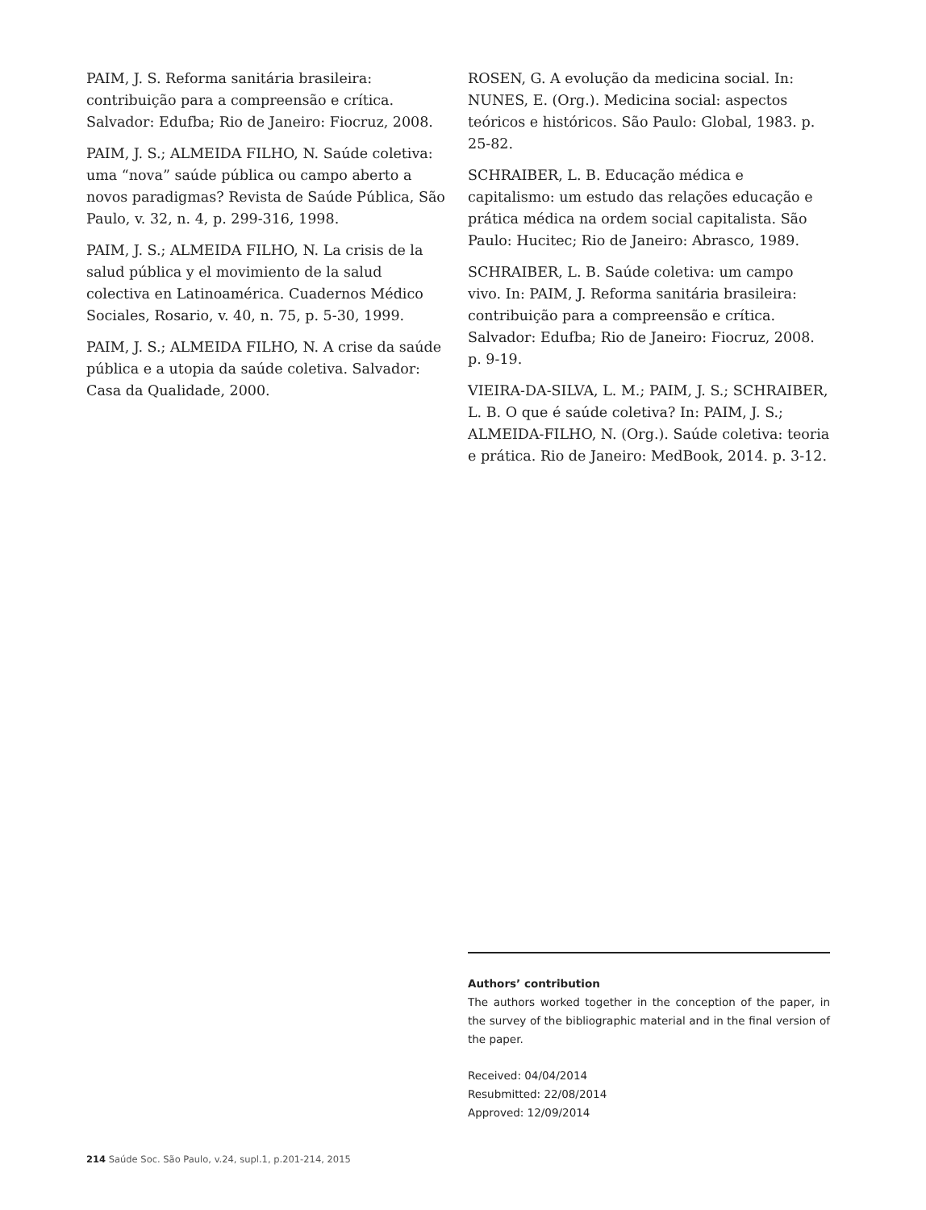PAIM, J. S. Reforma sanitária brasileira: contribuição para a compreensão e crítica. Salvador: Edufba; Rio de Janeiro: Fiocruz, 2008.
PAIM, J. S.; ALMEIDA FILHO, N. Saúde coletiva: uma “nova” saúde pública ou campo aberto a novos paradigmas? Revista de Saúde Pública, São Paulo, v. 32, n. 4, p. 299-316, 1998.
PAIM, J. S.; ALMEIDA FILHO, N. La crisis de la salud pública y el movimiento de la salud colectiva en Latinoamérica. Cuadernos Médico Sociales, Rosario, v. 40, n. 75, p. 5-30, 1999.
PAIM, J. S.; ALMEIDA FILHO, N. A crise da saúde pública e a utopia da saúde coletiva. Salvador: Casa da Qualidade, 2000.
ROSEN, G. A evolução da medicina social. In: NUNES, E. (Org.). Medicina social: aspectos teóricos e históricos. São Paulo: Global, 1983. p. 25-82.
SCHRAIBER, L. B. Educação médica e capitalismo: um estudo das relações educação e prática médica na ordem social capitalista. São Paulo: Hucitec; Rio de Janeiro: Abrasco, 1989.
SCHRAIBER, L. B. Saúde coletiva: um campo vivo. In: PAIM, J. Reforma sanitária brasileira: contribuição para a compreensão e crítica. Salvador: Edufba; Rio de Janeiro: Fiocruz, 2008. p. 9-19.
VIEIRA-DA-SILVA, L. M.; PAIM, J. S.; SCHRAIBER, L. B. O que é saúde coletiva? In: PAIM, J. S.; ALMEIDA-FILHO, N. (Org.). Saúde coletiva: teoria e prática. Rio de Janeiro: MedBook, 2014. p. 3-12.
Authors’ contribution
The authors worked together in the conception of the paper, in the survey of the bibliographic material and in the final version of the paper.
Received: 04/04/2014
Resubmitted: 22/08/2014
Approved: 12/09/2014
214 Saúde Soc. São Paulo, v.24, supl.1, p.201-214, 2015